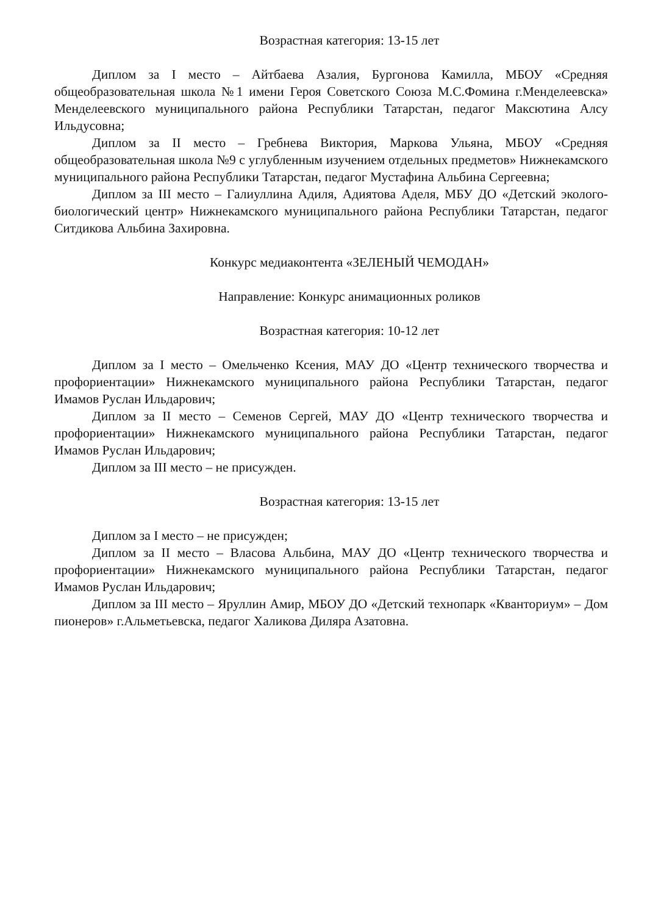Возрастная категория: 13-15 лет
Диплом за I место – Айтбаева Азалия, Бургонова Камилла, МБОУ «Средняя общеобразовательная школа №1 имени Героя Советского Союза М.С.Фомина г.Менделеевска» Менделеевского муниципального района Республики Татарстан, педагог Максютина Алсу Ильдусовна;
Диплом за II место – Гребнева Виктория, Маркова Ульяна, МБОУ «Средняя общеобразовательная школа №9 с углубленным изучением отдельных предметов» Нижнекамского муниципального района Республики Татарстан, педагог Мустафина Альбина Сергеевна;
Диплом за III место – Галиуллина Адиля, Адиятова Аделя, МБУ ДО «Детский эколого-биологический центр» Нижнекамского муниципального района Республики Татарстан, педагог Ситдикова Альбина Захировна.
Конкурс медиаконтента «ЗЕЛЕНЫЙ ЧЕМОДАН»
Направление: Конкурс анимационных роликов
Возрастная категория: 10-12 лет
Диплом за I место – Омельченко Ксения, МАУ ДО «Центр технического творчества и профориентации» Нижнекамского муниципального района Республики Татарстан, педагог Имамов Руслан Ильдарович;
Диплом за II место – Семенов Сергей, МАУ ДО «Центр технического творчества и профориентации» Нижнекамского муниципального района Республики Татарстан, педагог Имамов Руслан Ильдарович;
Диплом за III место – не присужден.
Возрастная категория: 13-15 лет
Диплом за I место – не присужден;
Диплом за II место – Власова Альбина, МАУ ДО «Центр технического творчества и профориентации» Нижнекамского муниципального района Республики Татарстан, педагог Имамов Руслан Ильдарович;
Диплом за III место – Яруллин Амир, МБОУ ДО «Детский технопарк «Кванториум» – Дом пионеров» г.Альметьевска, педагог Халикова Диляра Азатовна.